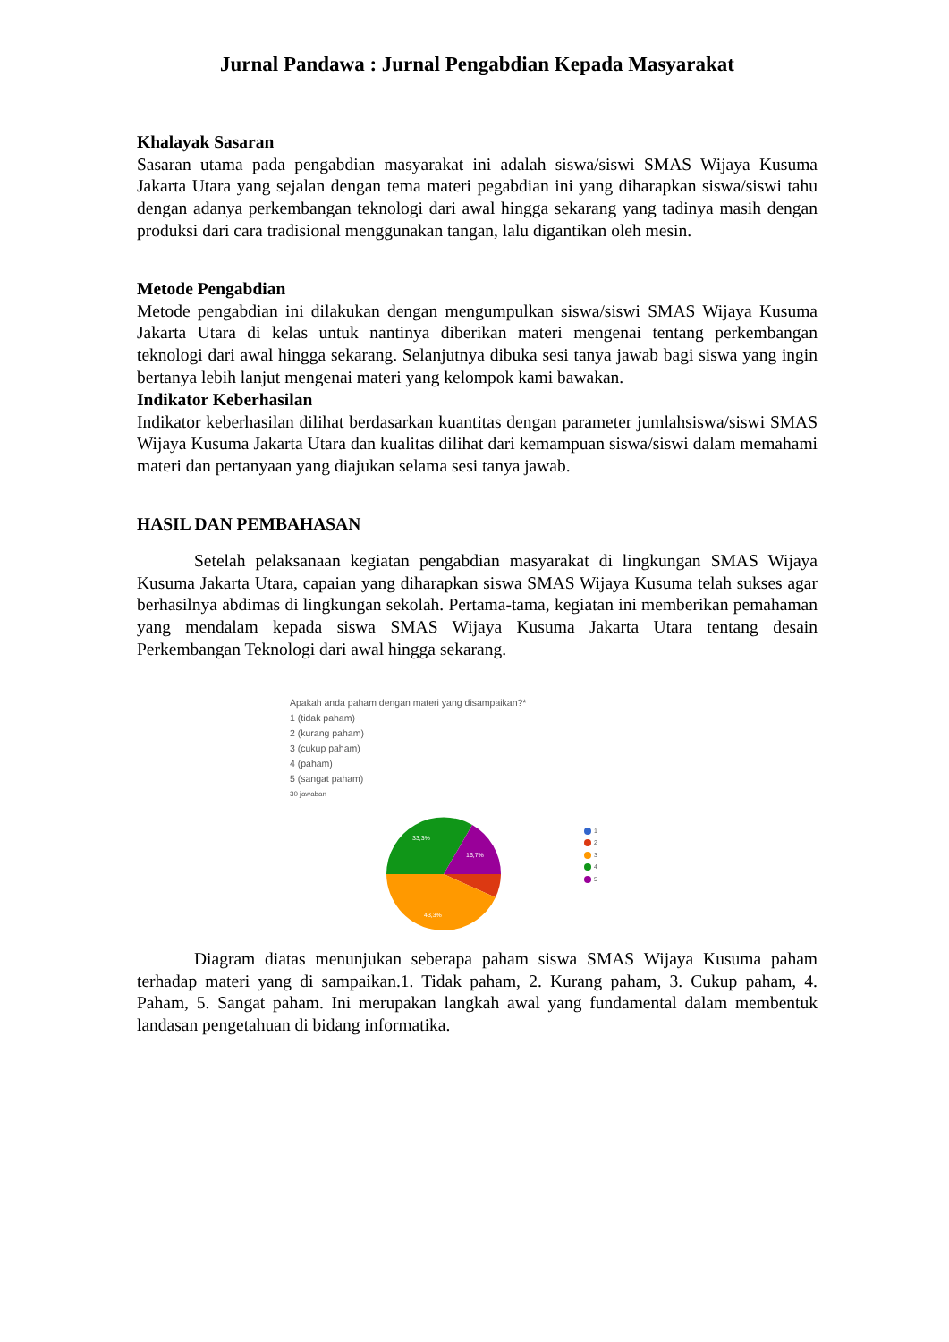Jurnal Pandawa : Jurnal Pengabdian Kepada Masyarakat
Khalayak Sasaran
Sasaran utama pada pengabdian masyarakat ini adalah siswa/siswi SMAS Wijaya Kusuma Jakarta Utara yang sejalan dengan tema materi pegabdian ini yang diharapkan siswa/siswi tahu dengan adanya perkembangan teknologi dari awal hingga sekarang yang tadinya masih dengan produksi dari cara tradisional menggunakan tangan, lalu digantikan oleh mesin.
Metode Pengabdian
Metode pengabdian ini dilakukan dengan mengumpulkan siswa/siswi SMAS Wijaya Kusuma Jakarta Utara di kelas untuk nantinya diberikan materi mengenai tentang perkembangan teknologi dari awal hingga sekarang. Selanjutnya dibuka sesi tanya jawab bagi siswa yang ingin bertanya lebih lanjut mengenai materi yang kelompok kami bawakan.
Indikator Keberhasilan
Indikator keberhasilan dilihat berdasarkan kuantitas dengan parameter jumlahsiswa/siswi SMAS Wijaya Kusuma Jakarta Utara dan kualitas dilihat dari kemampuan siswa/siswi dalam memahami materi dan pertanyaan yang diajukan selama sesi tanya jawab.
HASIL DAN PEMBAHASAN
Setelah pelaksanaan kegiatan pengabdian masyarakat di lingkungan SMAS Wijaya Kusuma Jakarta Utara, capaian yang diharapkan siswa SMAS Wijaya Kusuma telah sukses agar berhasilnya abdimas di lingkungan sekolah. Pertama-tama, kegiatan ini memberikan pemahaman yang mendalam kepada siswa SMAS Wijaya Kusuma Jakarta Utara tentang desain Perkembangan Teknologi dari awal hingga sekarang.
Apakah anda paham dengan materi yang disampaikan?*
1 (tidak paham)
2 (kurang paham)
3 (cukup paham)
4 (paham)
5 (sangat paham)
30 jawaban
33,3%
16,7%
43,3%
1
2
3
4
5
Diagram diatas menunjukan seberapa paham siswa SMAS Wijaya Kusuma paham terhadap materi yang di sampaikan.1. Tidak paham, 2. Kurang paham, 3. Cukup paham, 4. Paham, 5. Sangat paham. Ini merupakan langkah awal yang fundamental dalam membentuk landasan pengetahuan di bidang informatika.